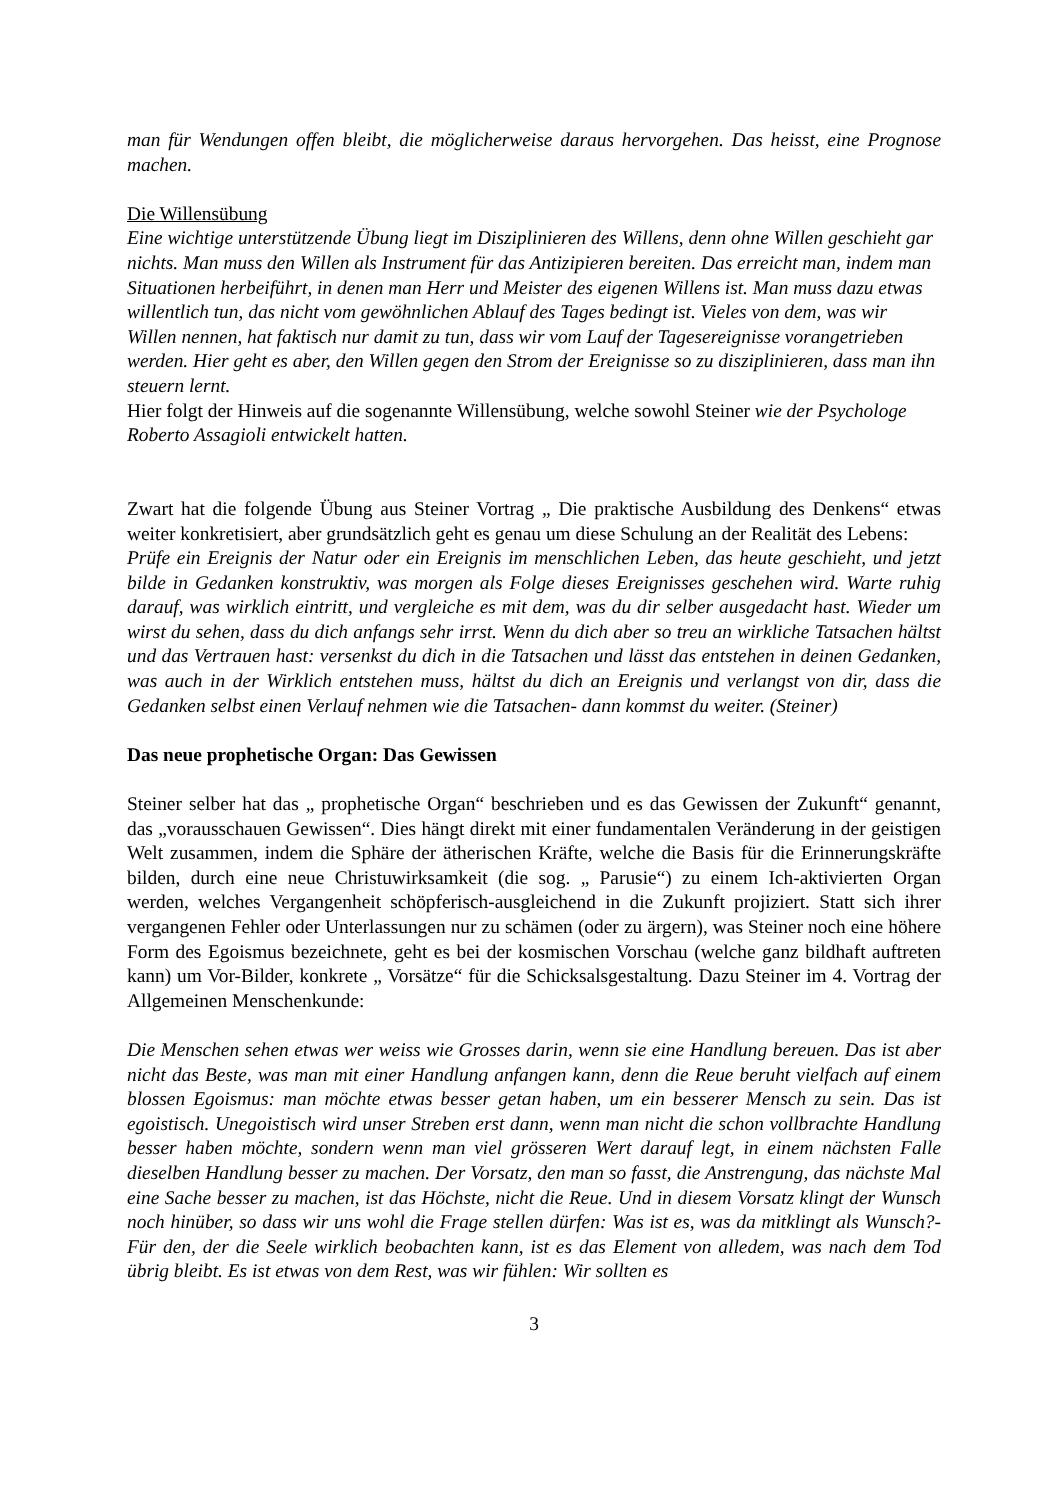man für Wendungen offen bleibt, die möglicherweise daraus hervorgehen. Das heisst, eine Prognose machen.
Die Willensübung
Eine wichtige unterstützende Übung liegt im Disziplinieren des Willens, denn ohne Willen geschieht gar nichts. Man muss den Willen als Instrument für das Antizipieren bereiten. Das erreicht man, indem man Situationen herbeiführt, in denen man Herr und Meister des eigenen Willens ist. Man muss dazu etwas willentlich tun, das nicht vom gewöhnlichen Ablauf des Tages bedingt ist. Vieles von dem, was wir Willen nennen, hat faktisch nur damit zu tun, dass wir vom Lauf der Tagesereignisse vorangetrieben werden. Hier geht es aber, den Willen gegen den Strom der Ereignisse so zu disziplinieren, dass man ihn steuern lernt.
Hier folgt der Hinweis auf die sogenannte Willensübung, welche sowohl Steiner wie der Psychologe Roberto Assagioli entwickelt hatten.
Zwart hat die folgende Übung aus Steiner Vortrag „ Die praktische Ausbildung des Denkens“ etwas weiter konkretisiert, aber grundsätzlich geht es genau um diese Schulung an der Realität des Lebens:
Prüfe ein Ereignis der Natur oder ein Ereignis im menschlichen Leben, das heute geschieht, und jetzt bilde in Gedanken konstruktiv, was morgen als Folge dieses Ereignisses geschehen wird. Warte ruhig darauf, was wirklich eintritt, und vergleiche es mit dem, was du dir selber ausgedacht hast. Wieder um wirst du sehen, dass du dich anfangs sehr irrst. Wenn du dich aber so treu an wirkliche Tatsachen hältst und das Vertrauen hast: versenkst du dich in die Tatsachen und lässt das entstehen in deinen Gedanken, was auch in der Wirklich entstehen muss, hältst du dich an Ereignis und verlangst von dir, dass die Gedanken selbst einen Verlauf nehmen wie die Tatsachen- dann kommst du weiter. (Steiner)
Das neue prophetische Organ: Das Gewissen
Steiner selber hat das „ prophetische Organ“ beschrieben und es das Gewissen der Zukunft“ genannt, das „vorausschauen Gewissen“. Dies hängt direkt mit einer fundamentalen Veränderung in der geistigen Welt zusammen, indem die Sphäre der ätherischen Kräfte, welche die Basis für die Erinnerungskräfte bilden, durch eine neue Christuwirksamkeit (die sog. „ Parusie“) zu einem Ich-aktivierten Organ werden, welches Vergangenheit schöpferisch-ausgleichend in die Zukunft projiziert. Statt sich ihrer vergangenen Fehler oder Unterlassungen nur zu schämen (oder zu ärgern), was Steiner noch eine höhere Form des Egoismus bezeichnete, geht es bei der kosmischen Vorschau (welche ganz bildhaft auftreten kann) um Vor-Bilder, konkrete „ Vorsätze“ für die Schicksalsgestaltung. Dazu Steiner im 4. Vortrag der Allgemeinen Menschenkunde:
Die Menschen sehen etwas wer weiss wie Grosses darin, wenn sie eine Handlung bereuen. Das ist aber nicht das Beste, was man mit einer Handlung anfangen kann, denn die Reue beruht vielfach auf einem blossen Egoismus: man möchte etwas besser getan haben, um ein besserer Mensch zu sein. Das ist egoistisch. Unegoistisch wird unser Streben erst dann, wenn man nicht die schon vollbrachte Handlung besser haben möchte, sondern wenn man viel grösseren Wert darauf legt, in einem nächsten Falle dieselben Handlung besser zu machen. Der Vorsatz, den man so fasst, die Anstrengung, das nächste Mal eine Sache besser zu machen, ist das Höchste, nicht die Reue. Und in diesem Vorsatz klingt der Wunsch noch hinüber, so dass wir uns wohl die Frage stellen dürfen: Was ist es, was da mitklingt als Wunsch?- Für den, der die Seele wirklich beobachten kann, ist es das Element von alledem, was nach dem Tod übrig bleibt. Es ist etwas von dem Rest, was wir fühlen: Wir sollten es
3